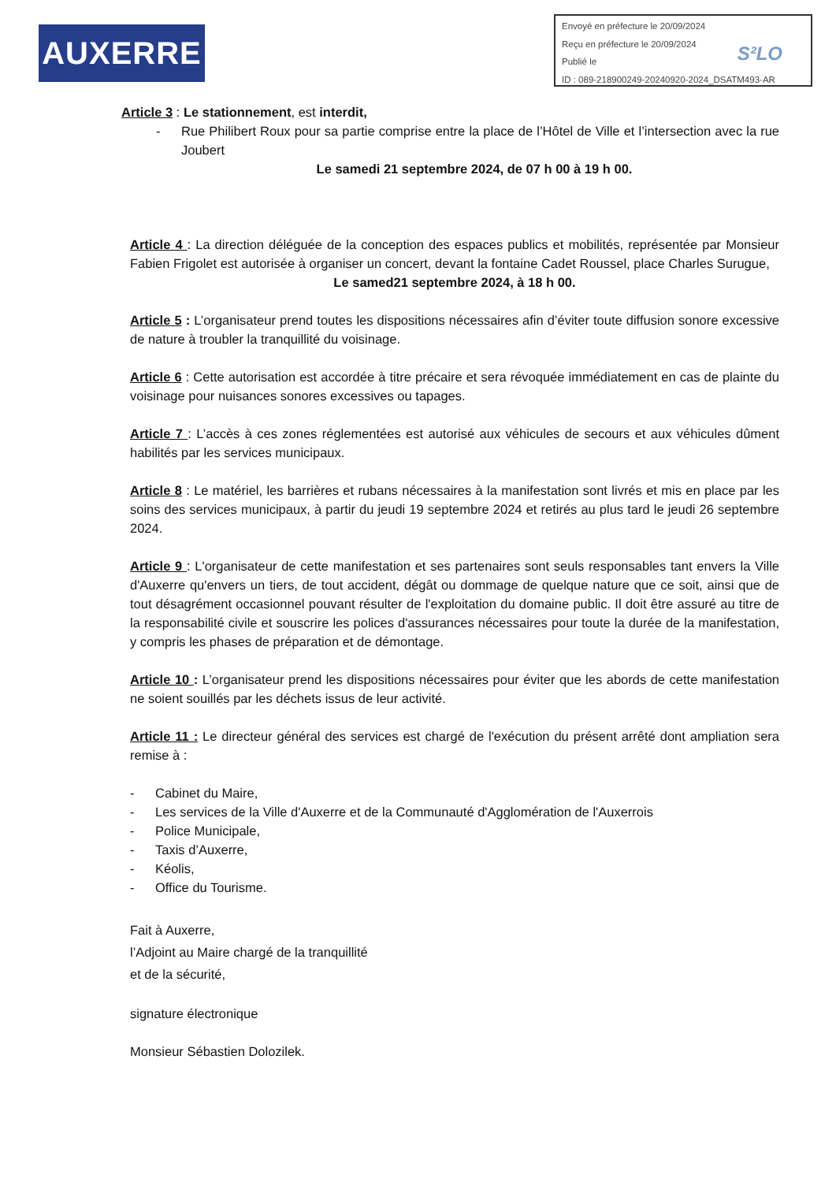AUXERRE
Envoyé en préfecture le 20/09/2024
Reçu en préfecture le 20/09/2024
Publié le
ID : 089-218900249-20240920-2024_DSATM493-AR
S²LO
Article 3 : Le stationnement, est interdit,
- Rue Philibert Roux pour sa partie comprise entre la place de l’Hôtel de Ville et l’intersection avec la rue Joubert
Le samedi 21 septembre 2024, de 07 h 00 à 19 h 00.
Article 4 : La direction déléguée de la conception des espaces publics et mobilités, représentée par Monsieur Fabien Frigolet est autorisée à organiser un concert, devant la fontaine Cadet Roussel, place Charles Surugue,
Le samed21 septembre 2024, à 18 h 00.
Article 5 : L’organisateur prend toutes les dispositions nécessaires afin d’éviter toute diffusion sonore excessive de nature à troubler la tranquillité du voisinage.
Article 6 : Cette autorisation est accordée à titre précaire et sera révoquée immédiatement en cas de plainte du voisinage pour nuisances sonores excessives ou tapages.
Article 7 : L’accès à ces zones réglementées est autorisé aux véhicules de secours et aux véhicules dûment habilités par les services municipaux.
Article 8 : Le matériel, les barrières et rubans nécessaires à la manifestation sont livrés et mis en place par les soins des services municipaux, à partir du jeudi 19 septembre 2024 et retirés au plus tard le jeudi 26 septembre 2024.
Article 9 : L'organisateur de cette manifestation et ses partenaires sont seuls responsables tant envers la Ville d'Auxerre qu'envers un tiers, de tout accident, dégât ou dommage de quelque nature que ce soit, ainsi que de tout désagrément occasionnel pouvant résulter de l'exploitation du domaine public. Il doit être assuré au titre de la responsabilité civile et souscrire les polices d'assurances nécessaires pour toute la durée de la manifestation, y compris les phases de préparation et de démontage.
Article 10 : L’organisateur prend les dispositions nécessaires pour éviter que les abords de cette manifestation ne soient souillés par les déchets issus de leur activité.
Article 11 : Le directeur général des services est chargé de l'exécution du présent arrêté dont ampliation sera remise à :
- Cabinet du Maire,
- Les services de la Ville d'Auxerre et de la Communauté d'Agglomération de l'Auxerrois
- Police Municipale,
- Taxis d’Auxerre,
- Kéolis,
- Office du Tourisme.
Fait à Auxerre,
l’Adjoint au Maire chargé de la tranquillité
et de la sécurité,
signature électronique
Monsieur Sébastien Dolozilek.